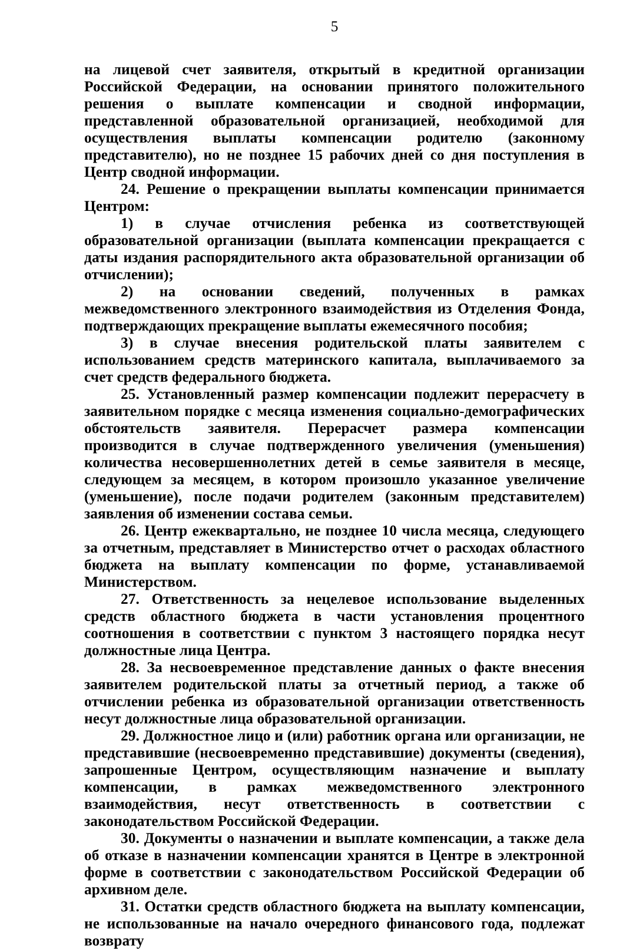5
на лицевой счет заявителя, открытый в кредитной организации Российской Федерации, на основании принятого положительного решения о выплате компенсации и сводной информации, представленной образовательной организацией, необходимой для осуществления выплаты компенсации родителю (законному представителю), но не позднее 15 рабочих дней со дня поступления в Центр сводной информации.
24. Решение о прекращении выплаты компенсации принимается Центром:
1) в случае отчисления ребенка из соответствующей образовательной организации (выплата компенсации прекращается с даты издания распорядительного акта образовательной организации об отчислении);
2) на основании сведений, полученных в рамках межведомственного электронного взаимодействия из Отделения Фонда, подтверждающих прекращение выплаты ежемесячного пособия;
3) в случае внесения родительской платы заявителем с использованием средств материнского капитала, выплачиваемого за счет средств федерального бюджета.
25. Установленный размер компенсации подлежит перерасчету в заявительном порядке с месяца изменения социально-демографических обстоятельств заявителя. Перерасчет размера компенсации производится в случае подтвержденного увеличения (уменьшения) количества несовершеннолетних детей в семье заявителя в месяце, следующем за месяцем, в котором произошло указанное увеличение (уменьшение), после подачи родителем (законным представителем) заявления об изменении состава семьи.
26. Центр ежеквартально, не позднее 10 числа месяца, следующего за отчетным, представляет в Министерство отчет о расходах областного бюджета на выплату компенсации по форме, устанавливаемой Министерством.
27. Ответственность за нецелевое использование выделенных средств областного бюджета в части установления процентного соотношения в соответствии с пунктом 3 настоящего порядка несут должностные лица Центра.
28. За несвоевременное представление данных о факте внесения заявителем родительской платы за отчетный период, а также об отчислении ребенка из образовательной организации ответственность несут должностные лица образовательной организации.
29. Должностное лицо и (или) работник органа или организации, не представившие (несвоевременно представившие) документы (сведения), запрошенные Центром, осуществляющим назначение и выплату компенсации, в рамках межведомственного электронного взаимодействия, несут ответственность в соответствии с законодательством Российской Федерации.
30. Документы о назначении и выплате компенсации, а также дела об отказе в назначении компенсации хранятся в Центре в электронной форме в соответствии с законодательством Российской Федерации об архивном деле.
31. Остатки средств областного бюджета на выплату компенсации, не использованные на начало очередного финансового года, подлежат возврату